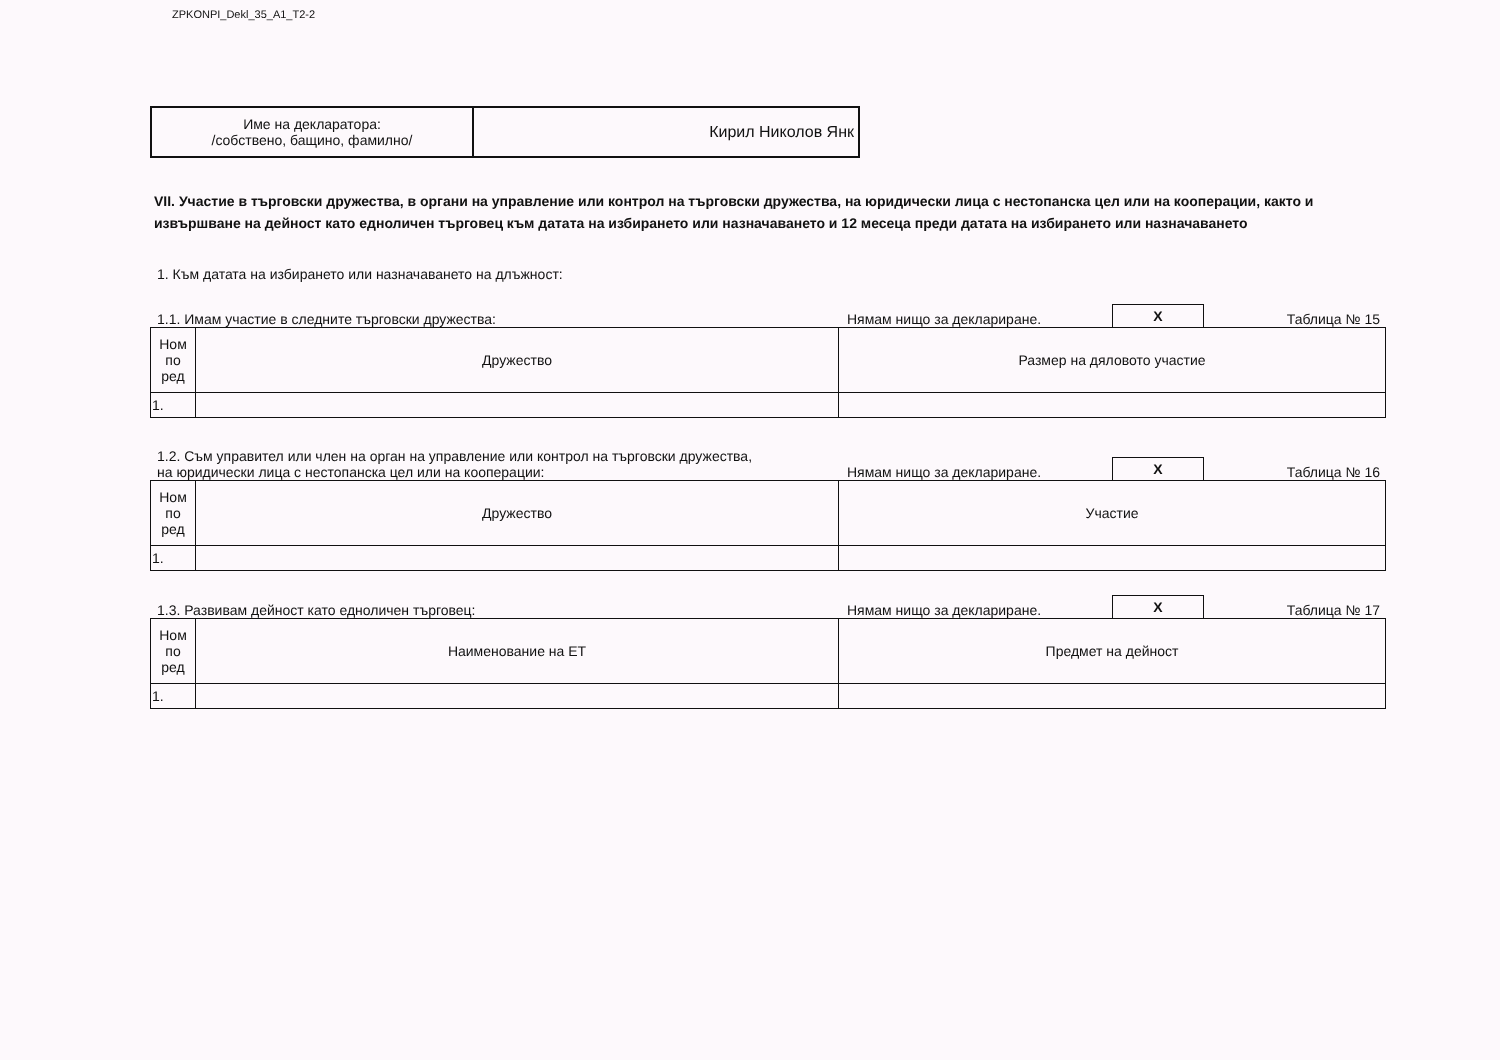ZPKONPI_Dekl_35_A1_T2-2
| Име на декларатора: /собствено, бащино, фамилно/ | Кирил Николов Янк |
VII. Участие в търговски дружества, в органи на управление или контрол на търговски дружества, на юридически лица с нестопанска цел или на кооперации, както и извършване на дейност като едноличен търговец към датата на избирането или назначаването и 12 месеца преди датата на избирането или назначаването
1. Към датата на избирането или назначаването на длъжност:
1.1. Имам участие в следните търговски дружества:
Нямам нищо за деклариране.
X
Таблица № 15
| Ном по ред | Дружество | Размер на дяловото участие |
| --- | --- | --- |
| 1. | | |
1.2. Съм управител или член на орган на управление или контрол на търговски дружества,
на юридически лица с нестопанска цел или на кооперации:
Нямам нищо за деклариране.
X
Таблица № 16
| Ном по ред | Дружество | Участие |
| --- | --- | --- |
| 1. | | |
1.3. Развивам дейност като едноличен търговец:
Нямам нищо за деклариране.
X
Таблица № 17
| Ном по ред | Наименование на ЕТ | Предмет на дейност |
| --- | --- | --- |
| 1. | | |